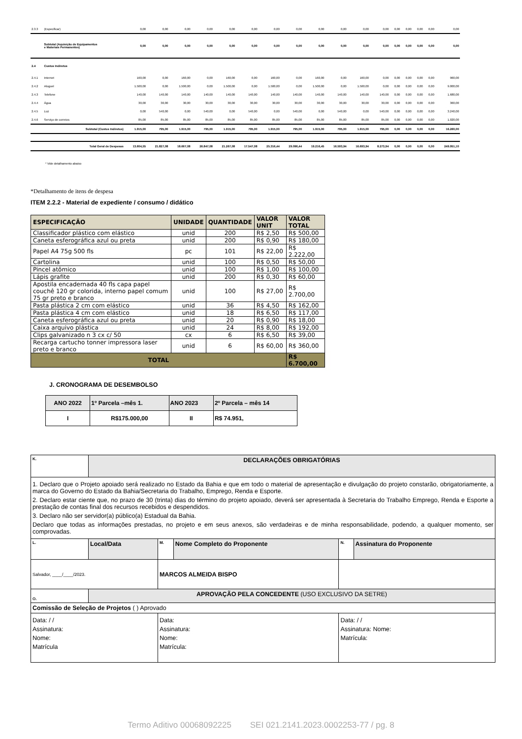| 2.3.3 | (Especificar) | 0,00 | 0,00 | 0,00 | 0,00 | 0,00 | 0,00 | 0,00 | 0,00 | 0,00 | 0,00 | 0,00 | 0,00 | 0,00 | 0,00 | 0,00 | 0,00 | 0,00 |
| | Subtotal (Aquisição de Equipamentos e Materiais Permanentes) | 0,00 | 0,00 | 0,00 | 0,00 | 0,00 | 0,00 | 0,00 | 0,00 | 0,00 | 0,00 | 0,00 | 0,00 | 0,00 | 0,00 | 0,00 | 0,00 | 0,00 |
| 2.4 | Custos Indiretos | | | | | | | | | | | | | | | | | |
| 2.4.1 | Internet | 160,00 | 0,00 | 160,00 | 0,00 | 160,00 | 0,00 | 160,00 | 0,00 | 160,00 | 0,00 | 160,00 | 0,00 | 0,00 | 0,00 | 0,00 | 0,00 | 960,00 |
| 2.4.2 | Aluguel | 1.500,00 | 0,00 | 1.500,00 | 0,00 | 1.500,00 | 0,00 | 1.500,00 | 0,00 | 1.500,00 | 0,00 | 1.500,00 | 0,00 | 0,00 | 0,00 | 0,00 | 0,00 | 9.000,00 |
| 2.4.3 | Telefone | 140,00 | 140,00 | 140,00 | 140,00 | 140,00 | 140,00 | 140,00 | 140,00 | 140,00 | 140,00 | 140,00 | 140,00 | 0,00 | 0,00 | 0,00 | 0,00 | 1.680,00 |
| 2.4.4 | Água | 30,00 | 30,00 | 30,00 | 30,00 | 30,00 | 30,00 | 30,00 | 30,00 | 30,00 | 30,00 | 30,00 | 30,00 | 0,00 | 0,00 | 0,00 | 0,00 | 360,00 |
| 2.4.5 | Luz | 0,00 | 540,00 | 0,00 | 540,00 | 0,00 | 540,00 | 0,00 | 540,00 | 0,00 | 540,00 | 0,00 | 540,00 | 0,00 | 0,00 | 0,00 | 0,00 | 3.240,00 |
| 2.4.6 | Serviço de correios | 85,00 | 85,00 | 85,00 | 85,00 | 85,00 | 85,00 | 85,00 | 85,00 | 85,00 | 85,00 | 85,00 | 85,00 | 0,00 | 0,00 | 0,00 | 0,00 | 1.020,00 |
| | Subtotal (Custos Indiretos) | 1.915,00 | 795,00 | 1.915,00 | 795,00 | 1.915,00 | 795,00 | 1.915,00 | 795,00 | 1.915,00 | 795,00 | 1.915,00 | 795,00 | 0,00 | 0,00 | 0,00 | 0,00 | 16.260,00 |
| | Total Geral de Despesas | 13.604,55 | 21.827,08 | 18.667,08 | 26.847,08 | 21.267,08 | 17.547,08 | 25.316,44 | 29.096,44 | 19.216,45 | 16.593,94 | 16.693,94 | 8.273,94 | 0,00 | 0,00 | 0,00 | 0,00 | 249.951,10 |
* Vide detalhamento abaixo
*Detalhamento de itens de despesa
ITEM 2.2.2 - Material de expediente / consumo / didático
| ESPECIFICAÇÃO | UNIDADE | QUANTIDADE | VALOR UNIT | VALOR TOTAL |
| --- | --- | --- | --- | --- |
| Classificador plástico com elástico | unid | 200 | R$ 2,50 | R$ 500,00 |
| Caneta esferográfica azul ou preta | unid | 200 | R$ 0,90 | R$ 180,00 |
| Papel A4 75g 500 fls | pc | 101 | R$ 22,00 | R$ 2.222,00 |
| Cartolina | unid | 100 | R$ 0,50 | R$ 50,00 |
| Pincel atômico | unid | 100 | R$ 1,00 | R$ 100,00 |
| Lápis grafite | unid | 200 | R$ 0,30 | R$ 60,00 |
| Apostila encadernada 40 fls capa papel couchê 120 gr colorida, interno papel comum 75 gr preto e branco | unid | 100 | R$ 27,00 | R$ 2.700,00 |
| Pasta plástica 2 cm com elástico | unid | 36 | R$ 4,50 | R$ 162,00 |
| Pasta plástica 4 cm com elástico | unid | 18 | R$ 6,50 | R$ 117,00 |
| Caneta esferográfica azul ou preta | unid | 20 | R$ 0,90 | R$ 18,00 |
| Caixa arquivo plástica | unid | 24 | R$ 8,00 | R$ 192,00 |
| Clips galvanizado n 3 cx c/ 50 | cx | 6 | R$ 6,50 | R$ 39,00 |
| Recarga cartucho tonner impressora laser preto e branco | unid | 6 | R$ 60,00 | R$ 360,00 |
| TOTAL | | | | R$ 6.700,00 |
J. CRONOGRAMA DE DESEMBOLSO
| ANO 2022 | 1º Parcela –mês 1. | ANO 2023 | 2º Parcela – mês 14 |
| I | R$175.000,00 | II | R$ 74.951, |
| K. | DECLARAÇÕES OBRIGATÓRIAS | | | | |
| 1. Declaro que o Projeto apoiado será realizado no Estado da Bahia e que em todo o material de apresentação e divulgação do projeto constarão, obrigatoriamente, a marca do Governo do Estado da Bahia/Secretaria do Trabalho, Emprego, Renda e Esporte. 2. Declaro estar ciente que, no prazo de 30 (trinta) dias do término do projeto apoiado, deverá ser apresentada à Secretaria do Trabalho Emprego, Renda e Esporte a prestação de contas final dos recursos recebidos e despendidos. 3. Declaro não ser servidor(a) público(a) Estadual da Bahia. Declaro que todas as informações prestadas, no projeto e em seus anexos, são verdadeiras e de minha responsabilidade, podendo, a qualquer momento, ser comprovadas. | | | | | |
| L. | Local/Data | M. | Nome Completo do Proponente | N. | Assinatura do Proponente |
| Salvador, ____/____/2023. | | MARCOS ALMEIDA BISPO | | | |
| O. | APROVAÇÃO PELA CONCEDENTE (USO EXCLUSIVO DA SETRE) | | | | |
| Comissão de Seleção de Projetos ( ) Aprovado | | | | | |
| Data: / / Assinatura: Nome: Matrícula | | Data: Assinatura: Nome: Matrícula: | | Data: / / Assinatura: Nome: Matrícula: | |
Termo Aditivo 00068092225 SEI 021.2141.2023.0002253-77 / pg. 8